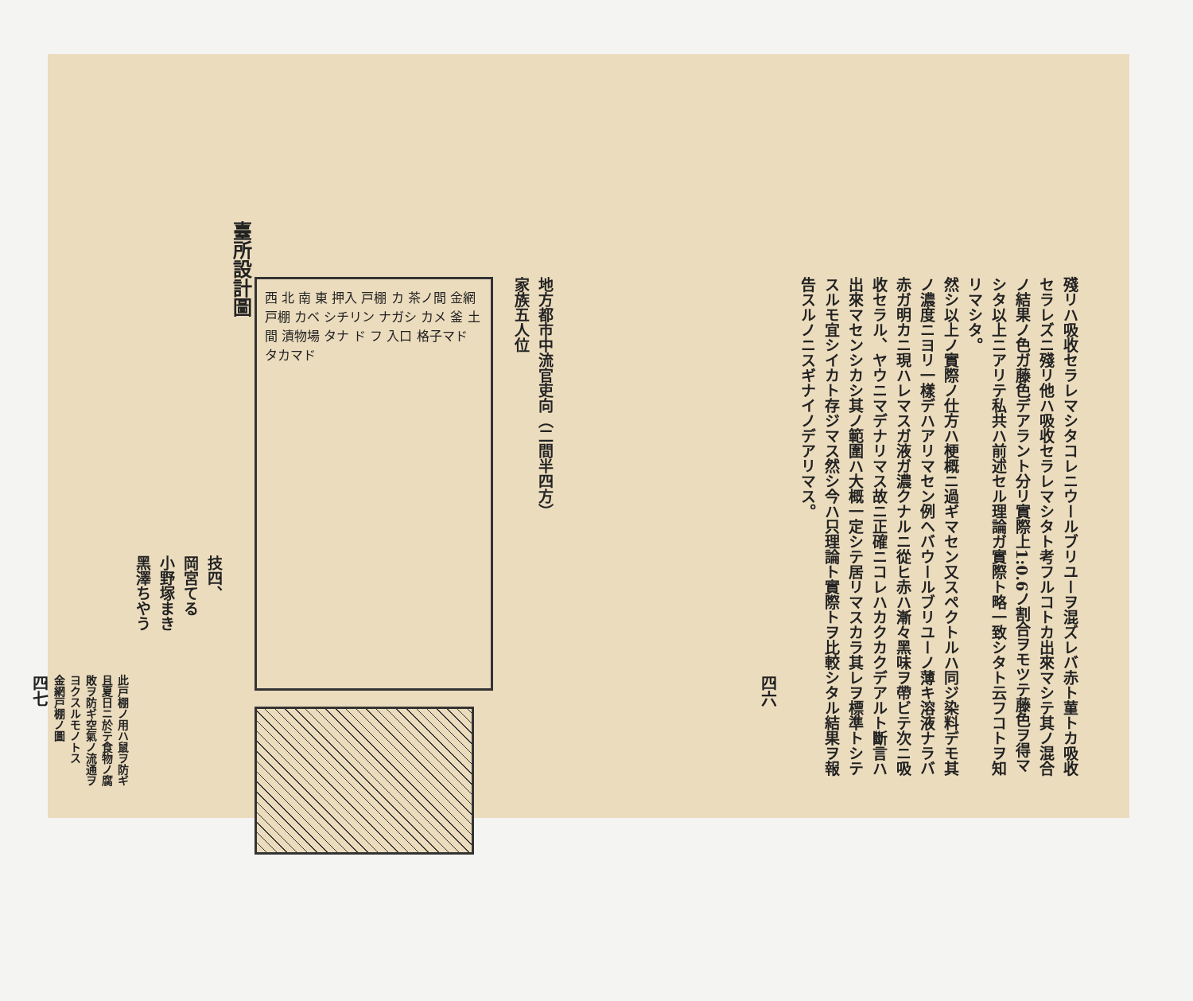地方都市中流官吏向（二間半四方）
家族五人位
西 北 南 東 押入 戸棚 カ 茶ノ間 金網戸棚 カベ シチリン ナガシ カメ 釜 土間 漬物場 タナ ド フ 入口 格子マド タカマド
臺所設計圖
技四、
岡宮てる
小野塚まき
黑澤ちやう
此戸棚ノ用ハ鼠ヲ防ギ且夏日ニ於テ食物ノ腐敗ヲ防ギ空氣ノ流通ヲヨクスルモノトス
金網戸棚ノ圖
四七
殘リハ吸收セラレマシタコレニウールブリユーヲ混ズレバ赤ト菫トカ吸收セラレズニ殘リ他ハ吸收セラレマシタト考フルコトカ出來マシテ其ノ混合ノ結果ノ色ガ藤色デアラント分リ實際上1:0.6ノ割合ヲモツテ藤色ヲ得マシタ以上ニアリテ私共ハ前述セル理論ガ實際ト略一致シタト云フコトヲ知リマシタ。
然シ以上ノ實際ノ仕方ハ梗概ニ過ギマセン又スペクトルハ同ジ染料デモ其ノ濃度ニヨリ一樣デハアリマセン例ヘバウールブリユーノ薄キ溶液ナラバ赤ガ明カニ現ハレマスガ液ガ濃クナルニ從ヒ赤ハ漸々黑味ヲ帶ビテ次ニ吸收セラル、ヤウニマデナリマス故ニ正確ニコレハカクカクデアルト斷言ハ出來マセンシカシ其ノ範圍ハ大概一定シテ居リマスカラ其レヲ標準トシテスルモ宜シイカト存ジマス然シ今ハ只理論ト實際トヲ比較シタル結果ヲ報告スルノニスギナイノデアリマス。
四六